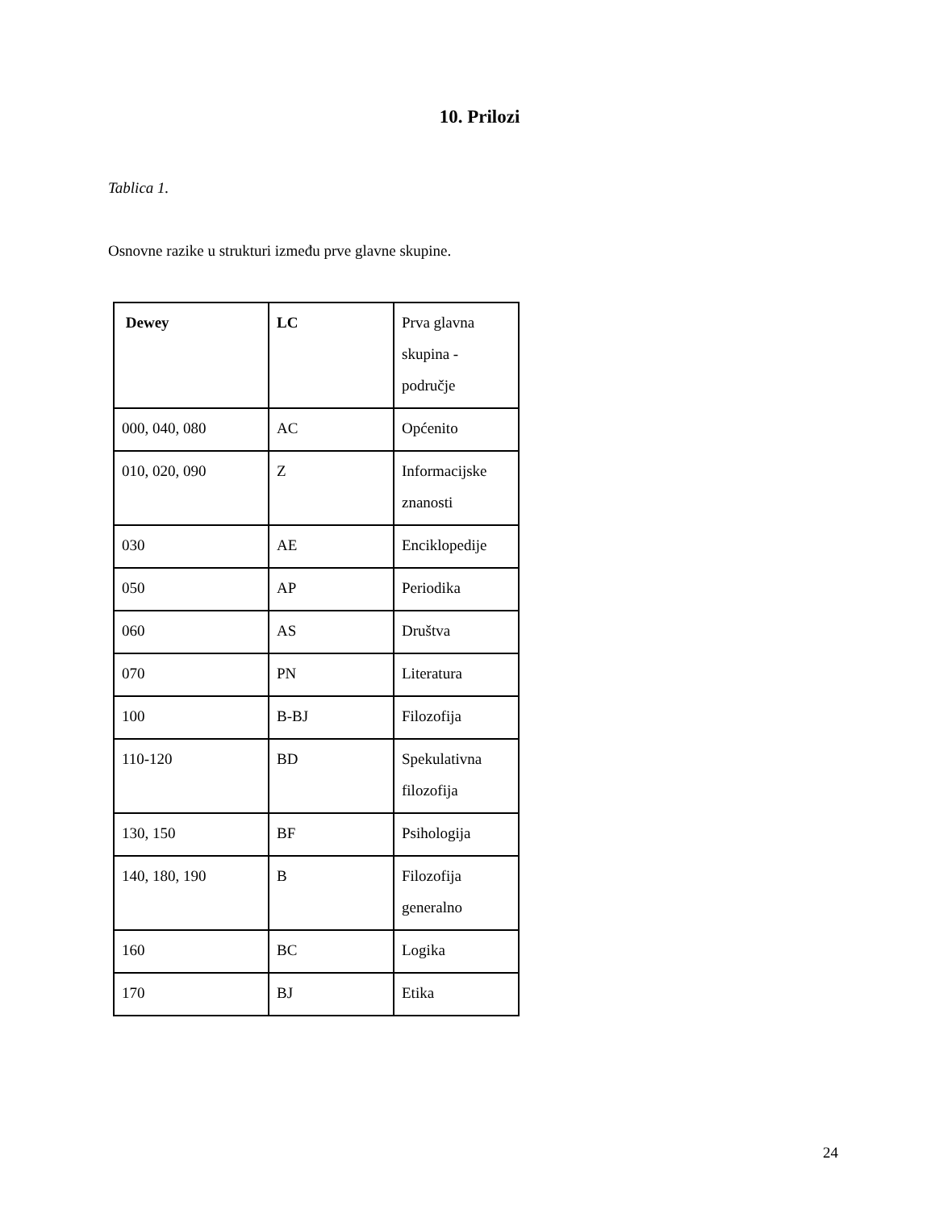10. Prilozi
Tablica 1.
Osnovne razike u strukturi između prve glavne skupine.
| Dewey | LC | Prva glavna skupina - područje |
| 000, 040, 080 | AC | Općenito |
| 010, 020, 090 | Z | Informacijske znanosti |
| 030 | AE | Enciklopedije |
| 050 | AP | Periodika |
| 060 | AS | Društva |
| 070 | PN | Literatura |
| 100 | B-BJ | Filozofija |
| 110-120 | BD | Spekulativna filozofija |
| 130, 150 | BF | Psihologija |
| 140, 180, 190 | B | Filozofija generalno |
| 160 | BC | Logika |
| 170 | BJ | Etika |
24